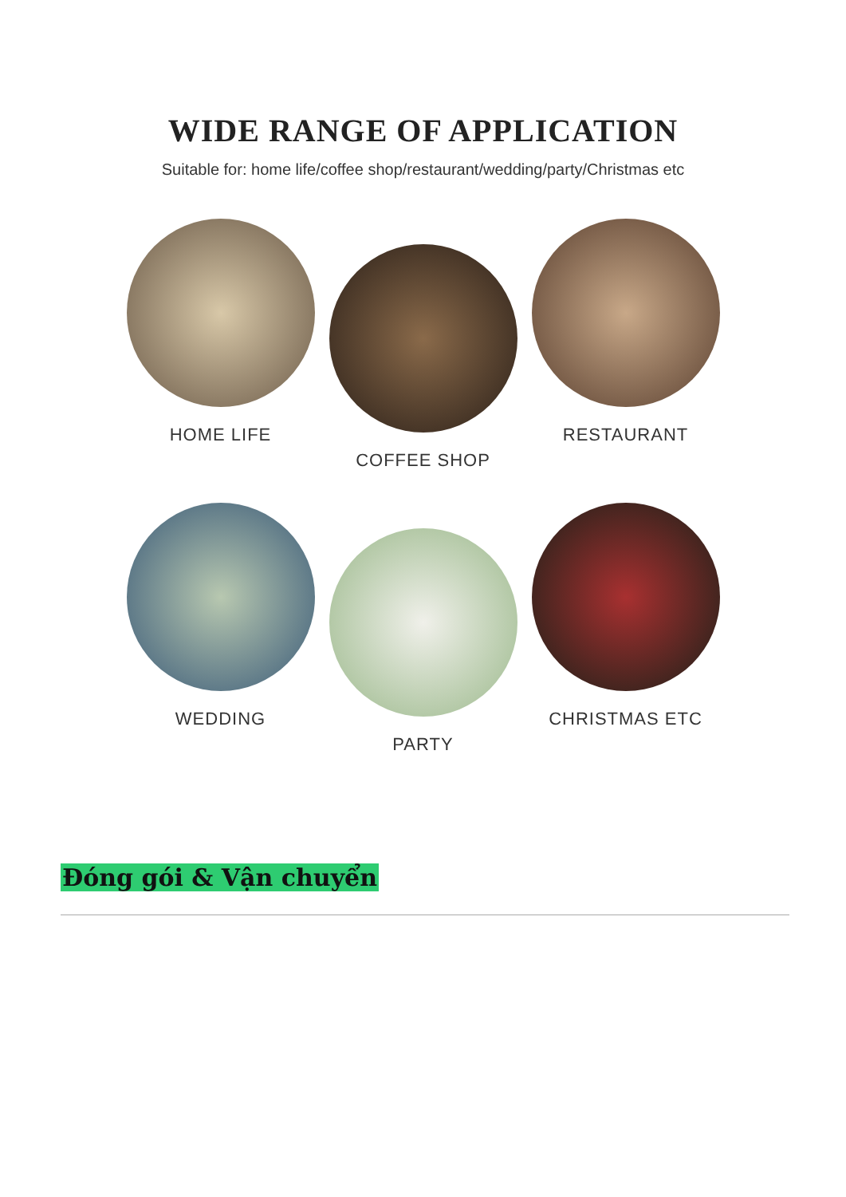WIDE RANGE OF APPLICATION
Suitable for: home life/coffee shop/restaurant/wedding/party/Christmas etc
HOME LIFE
COFFEE SHOP
RESTAURANT
WEDDING
PARTY
CHRISTMAS ETC
Đóng gói & Vận chuyển